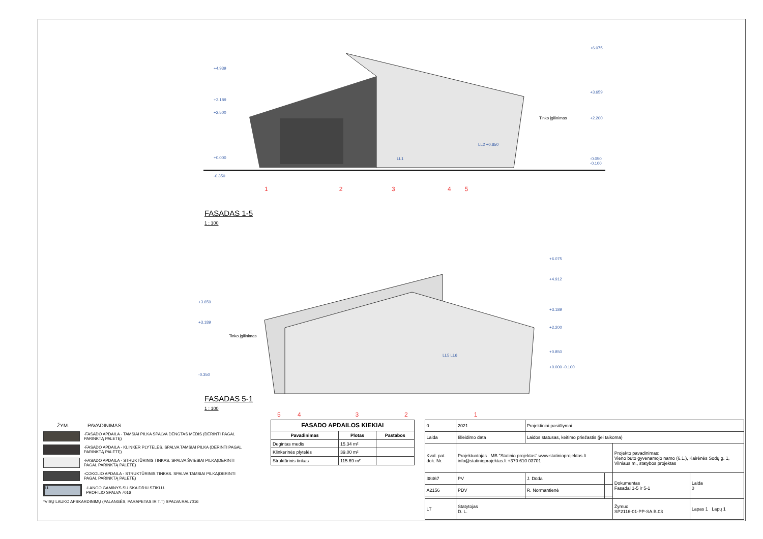+4.939
+6.075
+3.189
+3.659
+2.500
Tinko įgilinimas +2.200
LL2 +0.850
LL1
+0.000 -0.050 -0.100
-0.350
1 2 3 4 5
FASADAS 1-5
1 : 100
+6.075
+4.912
+3.659
+3.189
+3.189
Tinko įgilinimas
+2.200
LL5 LL6
+0.850
+0.000 -0.100
-0.350
5 4 3 2 1
FASADAS 5-1
1 : 100
ŽYM. PAVADINIMAS
-FASADO APDAILA - TAMSIAI PILKA SPALVA DENGTAS MEDIS (DERINTI PAGAL PARINKTĄ PALETĘ)
-FASADO APDAILA - KLINKER PLYTELĖS. SPALVA TAMSIAI PILKA (DERINTI PAGAL PARINKTĄ PALETĘ)
-FASADO APDAILA - STRUKTŪRINIS TINKAS. SPALVA ŠVIESIAI PILKA(DERINTI PAGAL PARINKTĄ PALETĘ)
-COKOLIO APDAILA - STRUKTŪRINIS TINKAS. SPALVA TAMSIAI PILKA(DERINTI PAGAL PARINKTĄ PALETĘ)
LL -LANGO GAMINYS SU SKAIDRIU STIKLU.
PROFILIO SPALVA 7016
*VISŲ LAUKO APSKARDINIMŲ (PALANGĖS, PARAPETAS IR T.T) SPALVA RAL7016
| FASADO APDAILOS KIEKIAI | | |
| --- | --- | --- |
| Pavadinimas | Plotas | Pastabos |
| Degintas medis | 15.34 m² | |
| Klinkerinės plytelės | 39.00 m² | |
| Struktūrinis tinkas | 115.69 m² | |
| 0 | 2021 | Projektiniai pasiūlymai | | | |
| Laida | Išleidimo data | Laidos statusas, keitimo priežastis (jei taikoma) | | | |
| Kval. pat. dok. Nr. | Projektuotojas MB "Statinio projektas" www.statinioprojektas.lt info@statinioprojektas.lt +370 610 03701 | | | Projekto pavadinimas: Vieno buto gyvenamojo namo (6.1.), Kairėnės Sodų g. 1, Vilniaus m., statybos projektas | |
| 38467 | PV | J. Dūda | | Dokumentas Fasadai 1-5 ir 5-1 | Laida 0 |
| A2156 | PDV | R. Normantienė | | | |
| LT | Statytojas D. L. | | | Žymuo SP2116-01-PP-SA.B.03 | Lapas 1 Lapų 1 |